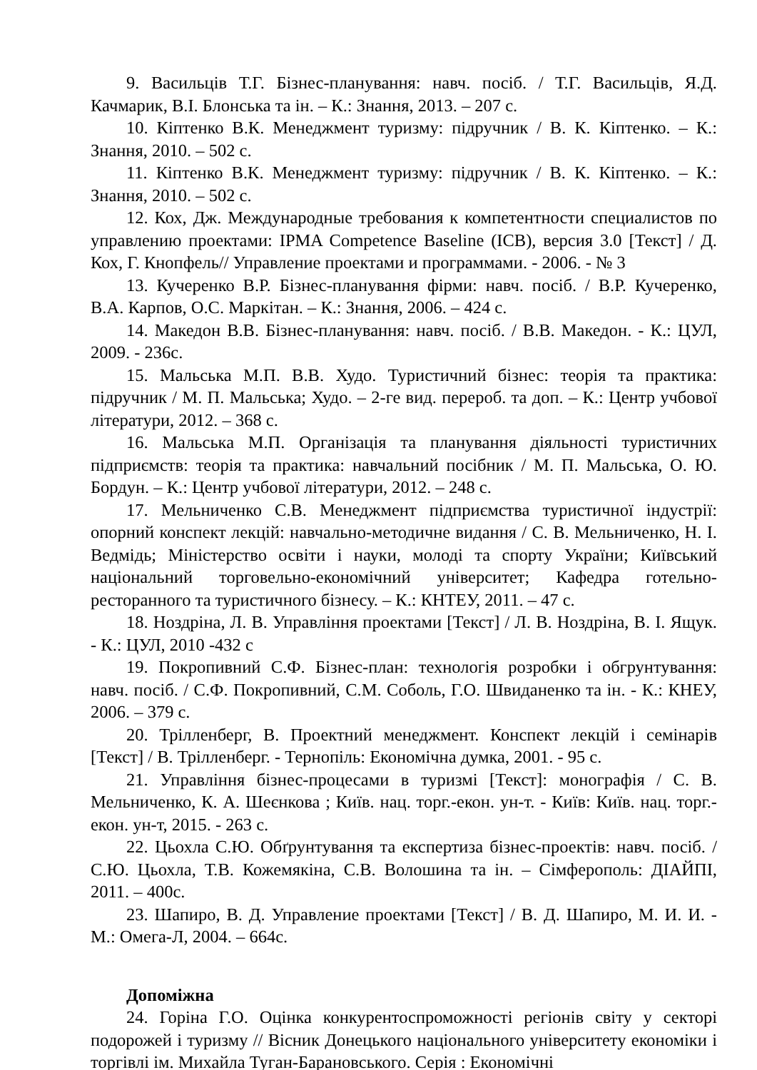9. Васильців Т.Г. Бізнес-планування: навч. посіб. / Т.Г. Васильців, Я.Д. Качмарик, В.І. Блонська та ін. – К.: Знання, 2013. – 207 с.
10. Кіптенко В.К. Менеджмент туризму: підручник / В. К. Кіптенко. – К.: Знання, 2010. – 502 с.
11. Кіптенко В.К. Менеджмент туризму: підручник / В. К. Кіптенко. – К.: Знання, 2010. – 502 с.
12. Кох, Дж. Международные требования к компетентности специалистов по управлению проектами: IPMA Competence Baseline (ICB), версия 3.0 [Текст] / Д. Кох, Г. Кнопфель// Управление проектами и программами. - 2006. - № 3
13. Кучеренко В.Р. Бізнес-планування фірми: навч. посіб. / В.Р. Кучеренко, В.А. Карпов, О.С. Маркітан. – К.: Знання, 2006. – 424 с.
14. Македон В.В. Бізнес-планування: навч. посіб. / В.В. Македон. - К.: ЦУЛ, 2009. - 236с.
15. Мальська М.П. В.В. Худо. Туристичний бізнес: теорія та практика: підручник / М. П. Мальська; Худо. – 2-ге вид. перероб. та доп. – К.: Центр учбової літератури, 2012. – 368 с.
16. Мальська М.П. Організація та планування діяльності туристичних підприємств: теорія та практика: навчальний посібник / М. П. Мальська, О. Ю. Бордун. – К.: Центр учбової літератури, 2012. – 248 с.
17. Мельниченко С.В. Менеджмент підприємства туристичної індустрії: опорний конспект лекцій: навчально-методичне видання / С. В. Мельниченко, Н. І. Ведмідь; Міністерство освіти і науки, молоді та спорту України; Київський національний торговельно-економічний університет; Кафедра готельно-ресторанного та туристичного бізнесу. – К.: КНТЕУ, 2011. – 47 с.
18. Ноздріна, Л. В. Управління проектами [Текст] / Л. В. Ноздріна, В. І. Ящук. - К.: ЦУЛ, 2010 -432 с
19. Покропивний С.Ф. Бізнес-план: технологія розробки і обгрунтування: навч. посіб. / С.Ф. Покропивний, С.М. Соболь, Г.О. Швиданенко та ін. - К.: КНЕУ, 2006. – 379 с.
20. Трілленберг, В. Проектний менеджмент. Конспект лекцій і семінарів [Текст] / В. Трілленберг. - Тернопіль: Економічна думка, 2001. - 95 с.
21. Управління бізнес-процесами в туризмі [Текст]: монографія / С. В. Мельниченко, К. А. Шеєнкова ; Київ. нац. торг.-екон. ун-т. - Київ: Київ. нац. торг.-екон. ун-т, 2015. - 263 с.
22. Цьохла С.Ю. Обґрунтування та експертиза бізнес-проектів: навч. посіб. / С.Ю. Цьохла, Т.В. Кожемякіна, С.В. Волошина та ін. – Сімферополь: ДІАЙПІ, 2011. – 400с.
23. Шапиро, В. Д. Управление проектами [Текст] / В. Д. Шапиро, М. И. И. - М.: Омега-Л, 2004. – 664с.
Допоміжна
24. Горіна Г.О. Оцінка конкурентоспроможності регіонів світу у секторі подорожей і туризму // Вісник Донецького національного університету економіки і торгівлі ім. Михайла Туган-Барановського. Серія : Економічні